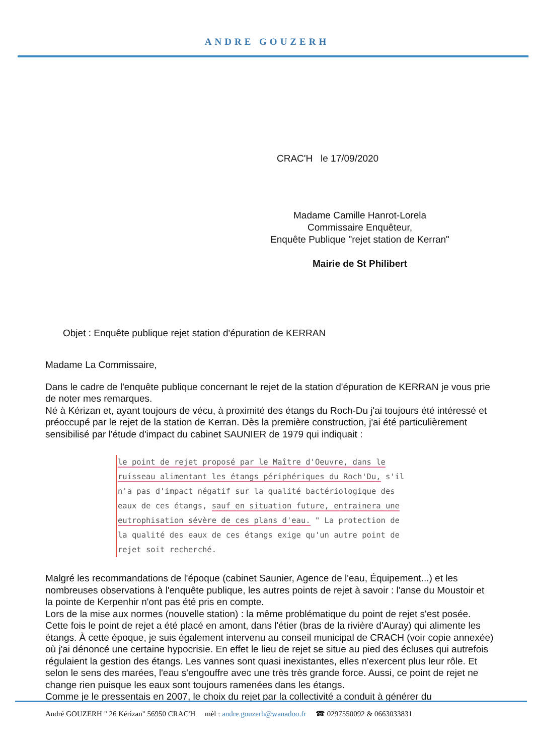ANDRE GOUZERH
CRAC'H le 17/09/2020
Madame Camille Hanrot-Lorela
Commissaire Enquêteur,
Enquête Publique "rejet station de Kerran"
Mairie de St Philibert
Objet : Enquête publique rejet station d'épuration de KERRAN
Madame La Commissaire,
Dans le cadre de l'enquête publique concernant le rejet de la station d'épuration de KERRAN je vous prie de noter mes remarques.
Né à Kérizan et, ayant toujours de vécu, à proximité des étangs du Roch-Du j'ai toujours été intéressé et préoccupé par le rejet de la station de Kerran. Dès la première construction, j'ai été particulièrement sensibilisé par l'étude d'impact du cabinet SAUNIER de 1979 qui indiquait :
le point de rejet proposé par le Maître d'Oeuvre, dans le ruisseau alimentant les étangs périphériques du Roch'Du, s'il n'a pas d'impact négatif sur la qualité bactériologique des eaux de ces étangs, sauf en situation future, entrainera une eutrophisation sévère de ces plans d'eau. " La protection de la qualité des eaux de ces étangs exige qu'un autre point de rejet soit recherché.
Malgré les recommandations de l'époque (cabinet Saunier, Agence de l'eau, Équipement...) et les nombreuses observations à l'enquête publique, les autres points de rejet à savoir : l'anse du Moustoir et la pointe de Kerpenhir n'ont pas été pris en compte.
Lors de la mise aux normes (nouvelle station) : la même problématique du point de rejet s'est posée. Cette fois le point de rejet a été placé en amont, dans l'étier (bras de la rivière d'Auray) qui alimente les étangs. À cette époque, je suis également intervenu au conseil municipal de CRACH (voir copie annexée) où j'ai dénoncé une certaine hypocrisie. En effet le lieu de rejet se situe au pied des écluses qui autrefois régulaient la gestion des étangs. Les vannes sont quasi inexistantes, elles n'exercent plus leur rôle. Et selon le sens des marées, l'eau s'engouffre avec une très très grande force. Aussi, ce point de rejet ne change rien puisque les eaux sont toujours ramenées dans les étangs.
Comme je le pressentais en 2007, le choix du rejet par la collectivité a conduit à générer du
André GOUZERH " 26 Kérizan" 56950 CRAC'H mèl : andre.gouzerh@wanadoo.fr ☎ 0297550092 & 0663033831